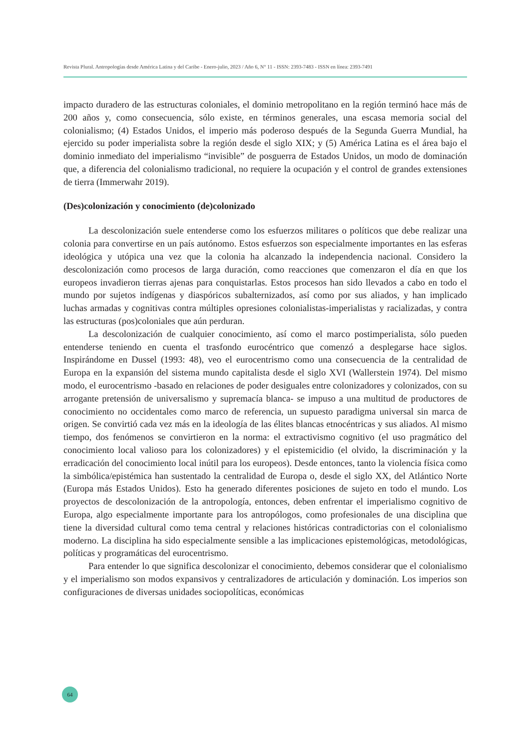Revista Plural. Antropologías desde América Latina y del Caribe - Enero-julio, 2023 / Año 6, N° 11 - ISSN: 2393-7483 - ISSN en línea: 2393-7491
impacto duradero de las estructuras coloniales, el dominio metropolitano en la región terminó hace más de 200 años y, como consecuencia, sólo existe, en términos generales, una escasa memoria social del colonialismo; (4) Estados Unidos, el imperio más poderoso después de la Segunda Guerra Mundial, ha ejercido su poder imperialista sobre la región desde el siglo XIX; y (5) América Latina es el área bajo el dominio inmediato del imperialismo “invisible” de posguerra de Estados Unidos, un modo de dominación que, a diferencia del colonialismo tradicional, no requiere la ocupación y el control de grandes extensiones de tierra (Immerwahr 2019).
(Des)colonización y conocimiento (de)colonizado
La descolonización suele entenderse como los esfuerzos militares o políticos que debe realizar una colonia para convertirse en un país autónomo. Estos esfuerzos son especialmente importantes en las esferas ideológica y utópica una vez que la colonia ha alcanzado la independencia nacional. Considero la descolonización como procesos de larga duración, como reacciones que comenzaron el día en que los europeos invadieron tierras ajenas para conquistarlas. Estos procesos han sido llevados a cabo en todo el mundo por sujetos indígenas y diaspóricos subalternizados, así como por sus aliados, y han implicado luchas armadas y cognitivas contra múltiples opresiones colonialistas-imperialistas y racializadas, y contra las estructuras (pos)coloniales que aún perduran.
La descolonización de cualquier conocimiento, así como el marco postimperialista, sólo pueden entenderse teniendo en cuenta el trasfondo eurocéntrico que comenzó a desplegarse hace siglos. Inspirándome en Dussel (1993: 48), veo el eurocentrismo como una consecuencia de la centralidad de Europa en la expansión del sistema mundo capitalista desde el siglo XVI (Wallerstein 1974). Del mismo modo, el eurocentrismo -basado en relaciones de poder desiguales entre colonizadores y colonizados, con su arrogante pretensión de universalismo y supremacía blanca- se impuso a una multitud de productores de conocimiento no occidentales como marco de referencia, un supuesto paradigma universal sin marca de origen. Se convirtió cada vez más en la ideología de las élites blancas etnocéntricas y sus aliados. Al mismo tiempo, dos fenómenos se convirtieron en la norma: el extractivismo cognitivo (el uso pragmático del conocimiento local valioso para los colonizadores) y el epistemicidio (el olvido, la discriminación y la erradicación del conocimiento local inútil para los europeos). Desde entonces, tanto la violencia física como la simbólica/epistémica han sustentado la centralidad de Europa o, desde el siglo XX, del Atlántico Norte (Europa más Estados Unidos). Esto ha generado diferentes posiciones de sujeto en todo el mundo. Los proyectos de descolonización de la antropología, entonces, deben enfrentar el imperialismo cognitivo de Europa, algo especialmente importante para los antropólogos, como profesionales de una disciplina que tiene la diversidad cultural como tema central y relaciones históricas contradictorias con el colonialismo moderno. La disciplina ha sido especialmente sensible a las implicaciones epistemológicas, metodológicas, políticas y programáticas del eurocentrismo.
Para entender lo que significa descolonizar el conocimiento, debemos considerar que el colonialismo y el imperialismo son modos expansivos y centralizadores de articulación y dominación. Los imperios son configuraciones de diversas unidades sociopolíticas, económicas
64